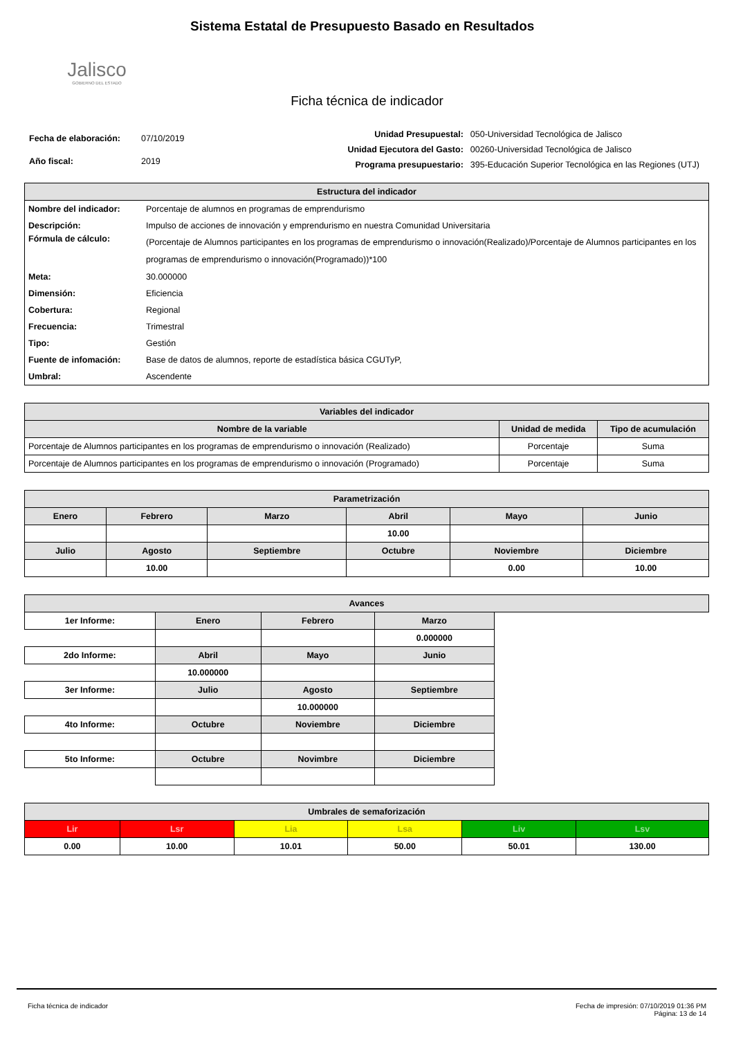Jalisco
GOBIERNO DEL ESTADO
Sistema Estatal de Presupuesto Basado en Resultados
Ficha técnica de indicador
| Fecha de elaboración: | 07/10/2019 |
| Año fiscal: | 2019 |
| Unidad Presupuestal: | 050-Universidad Tecnológica de Jalisco |
| Unidad Ejecutora del Gasto: | 00260-Universidad Tecnológica de Jalisco |
| Programa presupuestario: | 395-Educación Superior Tecnológica en las Regiones (UTJ) |
| Estructura del indicador | |
| --- | --- |
| Nombre del indicador: | Porcentaje de alumnos en programas de emprendurismo |
| Descripción: | Impulso de acciones de innovación y emprendurismo en nuestra Comunidad Universitaria |
| Fórmula de cálculo: | (Porcentaje de Alumnos participantes en los programas de emprendurismo o innovación(Realizado)/Porcentaje de Alumnos participantes en los programas de emprendurismo o innovación(Programado))*100 |
| Meta: | 30.000000 |
| Dimensión: | Eficiencia |
| Cobertura: | Regional |
| Frecuencia: | Trimestral |
| Tipo: | Gestión |
| Fuente de infomación: | Base de datos de alumnos, reporte de estadística básica CGUTyP, |
| Umbral: | Ascendente |
| Variables del indicador | | |
| --- | --- | --- |
| Nombre de la variable | Unidad de medida | Tipo de acumulación |
| Porcentaje de Alumnos participantes en los programas de emprendurismo o innovación (Realizado) | Porcentaje | Suma |
| Porcentaje de Alumnos participantes en los programas de emprendurismo o innovación (Programado) | Porcentaje | Suma |
| Parametrización | | | | | |
| --- | --- | --- | --- | --- | --- |
| Enero | Febrero | Marzo | Abril | Mayo | Junio |
| | | | 10.00 | | |
| Julio | Agosto | Septiembre | Octubre | Noviembre | Diciembre |
| | 10.00 | | | 0.00 | 10.00 |
| Avances | | | | |
| --- | --- | --- | --- | --- |
| 1er Informe: | Enero | Febrero | Marzo | |
| | | | 0.000000 | |
| 2do Informe: | Abril | Mayo | Junio | |
| | 10.000000 | | | |
| 3er Informe: | Julio | Agosto | Septiembre | |
| | | 10.000000 | | |
| 4to Informe: | Octubre | Noviembre | Diciembre | |
| 5to Informe: | Octubre | Novimbre | Diciembre | |
| Umbrales de semaforización | | | | | |
| --- | --- | --- | --- | --- | --- |
| Lir | Lsr | Lia | Lsa | Liv | Lsv |
| 0.00 | 10.00 | 10.01 | 50.00 | 50.01 | 130.00 |
Ficha técnica de indicador Fecha de impresión: 07/10/2019 01:36 PM
Página: 13 de 14